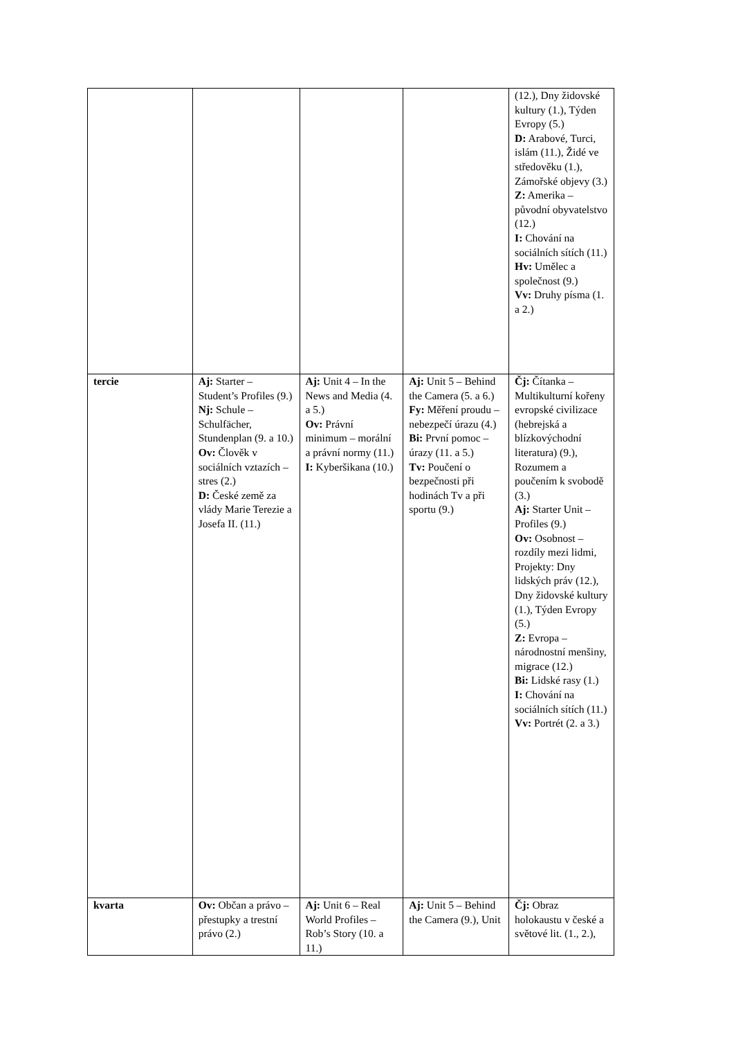| | | | | (12.), Dny židovské kultury (1.), Týden Evropy (5.) D: Arabové, Turci, islám (11.), Židé ve středověku (1.), Zámořské objevy (3.) Z: Amerika – původní obyvatelstvo (12.) I: Chování na sociálních sítích (11.) Hv: Umělec a společnost (9.) Vv: Druhy písma (1. a 2.) |
| tercie | Aj: Starter – Student’s Profiles (9.) Nj: Schule – Schulfächer, Stundenplan (9. a 10.) Ov: Člověk v sociálních vztazích – stres (2.) D: České země za vlády Marie Terezie a Josefa II. (11.) | Aj: Unit 4 – In the News and Media (4. a 5.) Ov: Právní minimum – morální a právní normy (11.) I: Kyberšikana (10.) | Aj: Unit 5 – Behind the Camera (5. a 6.) Fy: Měření proudu – nebezpečí úrazu (4.) Bi: První pomoc – úrazy (11. a 5.) Tv: Poučení o bezpečnosti při hodinách Tv a při sportu (9.) | Čj: Čítanka – Multikulturní kořeny evropské civilizace (hebrejská a blízkovýchodní literatura) (9.), Rozumem a poučením k svobodě (3.) Aj: Starter Unit – Profiles (9.) Ov: Osobnost – rozdíly mezi lidmi, Projekty: Dny lidských práv (12.), Dny židovské kultury (1.), Týden Evropy (5.) Z: Evropa – národnostní menšiny, migrace (12.) Bi: Lidské rasy (1.) I: Chování na sociálních sítích (11.) Vv: Portrét (2. a 3.) |
| kvarta | Ov: Občan a právo – přestupky a trestní právo (2.) | Aj: Unit 6 – Real World Profiles – Rob’s Story (10. a 11.) | Aj: Unit 5 – Behind the Camera (9.), Unit | Čj: Obraz holokaustu v české a světové lit. (1., 2.), |